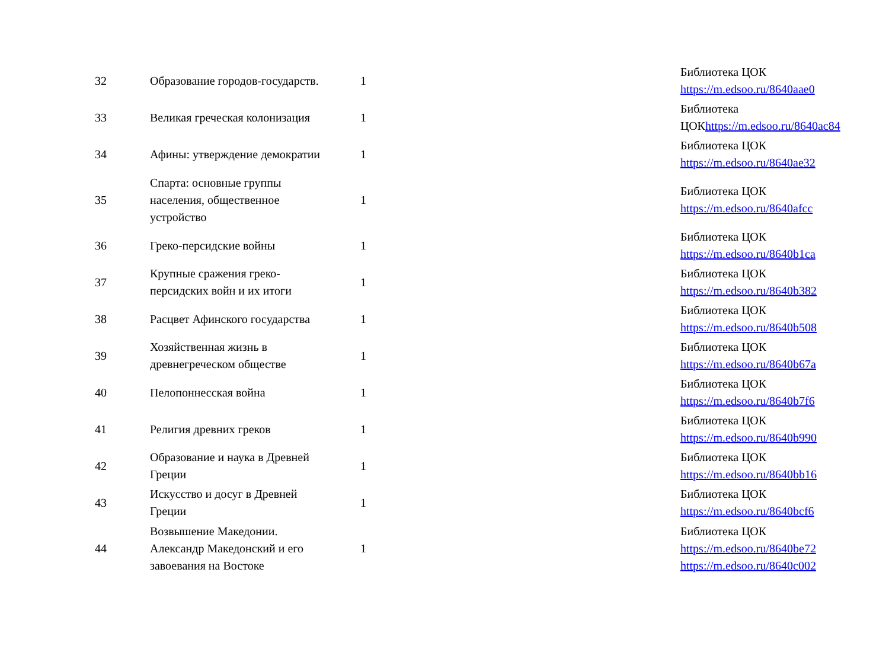| 32 | Образование городов-государств. | 1 | | Библиотека ЦОК https://m.edsoo.ru/8640aae0 |
| 33 | Великая греческая колонизация | 1 | | Библиотека ЦОК https://m.edsoo.ru/8640ac84 |
| 34 | Афины: утверждение демократии | 1 | | Библиотека ЦОК https://m.edsoo.ru/8640ae32 |
| 35 | Спарта: основные группы населения, общественное устройство | 1 | | Библиотека ЦОК https://m.edsoo.ru/8640afcc |
| 36 | Греко-персидские войны | 1 | | Библиотека ЦОК https://m.edsoo.ru/8640b1ca |
| 37 | Крупные сражения греко-персидских войн и их итоги | 1 | | Библиотека ЦОК https://m.edsoo.ru/8640b382 |
| 38 | Расцвет Афинского государства | 1 | | Библиотека ЦОК https://m.edsoo.ru/8640b508 |
| 39 | Хозяйственная жизнь в древнегреческом обществе | 1 | | Библиотека ЦОК https://m.edsoo.ru/8640b67a |
| 40 | Пелопоннесская война | 1 | | Библиотека ЦОК https://m.edsoo.ru/8640b7f6 |
| 41 | Религия древних греков | 1 | | Библиотека ЦОК https://m.edsoo.ru/8640b990 |
| 42 | Образование и наука в Древней Греции | 1 | | Библиотека ЦОК https://m.edsoo.ru/8640bb16 |
| 43 | Искусство и досуг в Древней Греции | 1 | | Библиотека ЦОК https://m.edsoo.ru/8640bcf6 |
| 44 | Возвышение Македонии. Александр Македонский и его завоевания на Востоке | 1 | | Библиотека ЦОК https://m.edsoo.ru/8640be72 https://m.edsoo.ru/8640c002 |